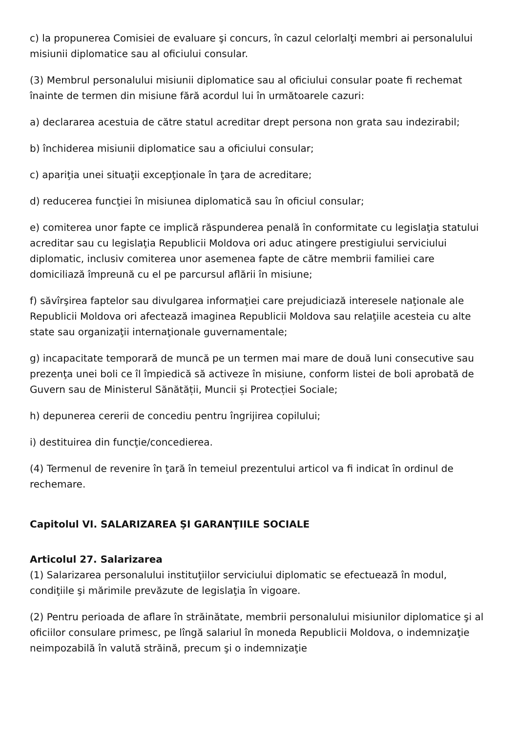c) la propunerea Comisiei de evaluare şi concurs, în cazul celorlalţi membri ai personalului misiunii diplomatice sau al oficiului consular.
(3) Membrul personalului misiunii diplomatice sau al oficiului consular poate fi rechemat înainte de termen din misiune fără acordul lui în următoarele cazuri:
a) declararea acestuia de către statul acreditar drept persona non grata sau indezirabil;
b) închiderea misiunii diplomatice sau a oficiului consular;
c) apariţia unei situaţii excepţionale în ţara de acreditare;
d) reducerea funcţiei în misiunea diplomatică sau în oficiul consular;
e) comiterea unor fapte ce implică răspunderea penală în conformitate cu legislaţia statului acreditar sau cu legislaţia Republicii Moldova ori aduc atingere prestigiului serviciului diplomatic, inclusiv comiterea unor asemenea fapte de către membrii familiei care domiciliază împreună cu el pe parcursul aflării în misiune;
f) săvîrşirea faptelor sau divulgarea informaţiei care prejudiciază interesele naţionale ale Republicii Moldova ori afectează imaginea Republicii Moldova sau relaţiile acesteia cu alte state sau organizaţii internaţionale guvernamentale;
g) incapacitate temporară de muncă pe un termen mai mare de două luni consecutive sau prezenţa unei boli ce îl împiedică să activeze în misiune, conform listei de boli aprobată de Guvern sau de Ministerul Sănătății, Muncii și Protecției Sociale;
h) depunerea cererii de concediu pentru îngrijirea copilului;
i) destituirea din funcţie/concedierea.
(4) Termenul de revenire în ţară în temeiul prezentului articol va fi indicat în ordinul de rechemare.
Capitolul VI. SALARIZAREA ŞI GARANŢIILE SOCIALE
Articolul 27. Salarizarea
(1) Salarizarea personalului instituţiilor serviciului diplomatic se efectuează în modul, condiţiile şi mărimile prevăzute de legislaţia în vigoare.
(2) Pentru perioada de aflare în străinătate, membrii personalului misiunilor diplomatice şi al oficiilor consulare primesc, pe lîngă salariul în moneda Republicii Moldova, o indemnizaţie neimpozabilă în valută străină, precum şi o indemnizaţie